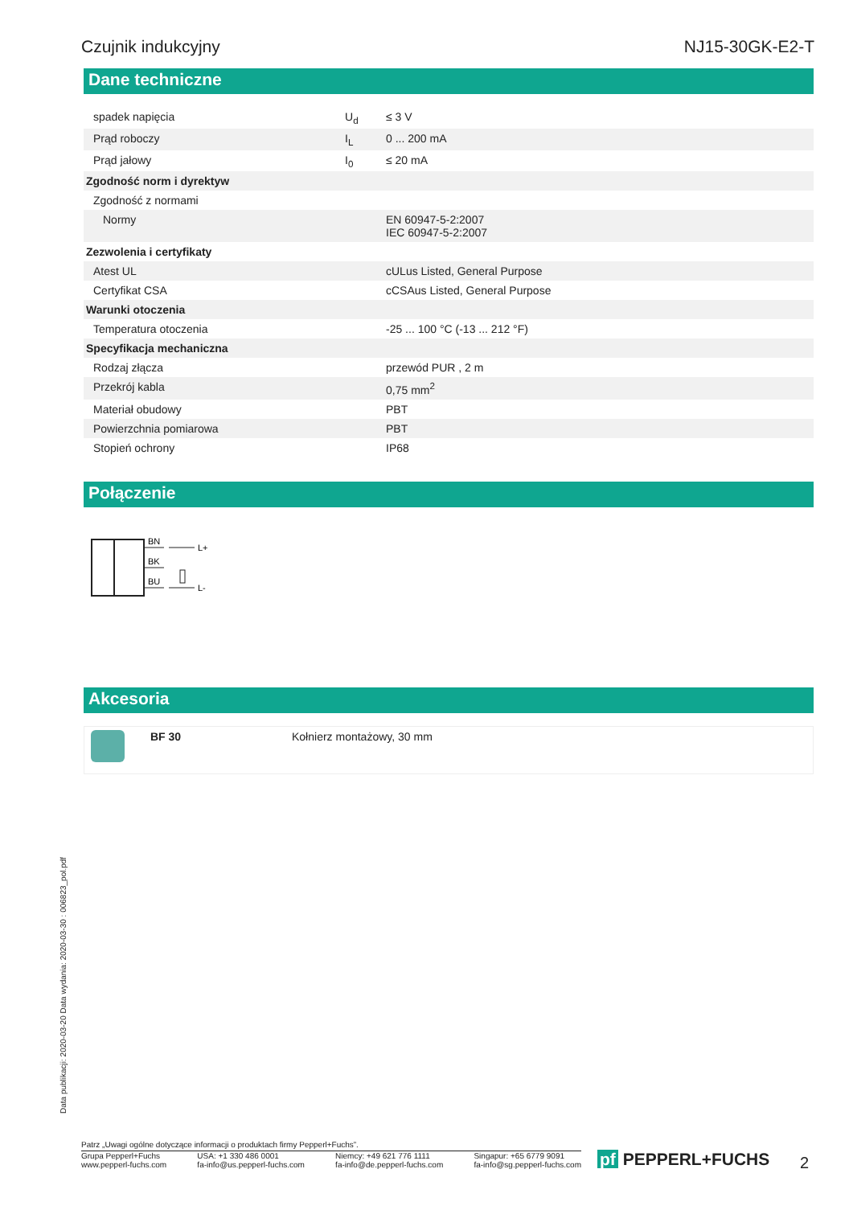Czujnik indukcyjny NJ15-30GK-E2-T
Dane techniczne
| spadek napięcia | U<sub>d</sub> | ≤ 3 V |
| Prąd roboczy | I<sub>L</sub> | 0 ... 200 mA |
| Prąd jałowy | I<sub>0</sub> | ≤ 20 mA |
| Zgodność norm i dyrektyw | | |
| Zgodność z normami | | |
| Normy | | EN 60947-5-2:2007 IEC 60947-5-2:2007 |
| Zezwolenia i certyfikaty | | |
| Atest UL | | cULus Listed, General Purpose |
| Certyfikat CSA | | cCSAus Listed, General Purpose |
| Warunki otoczenia | | |
| Temperatura otoczenia | | -25 ... 100 °C (-13 ... 212 °F) |
| Specyfikacja mechaniczna | | |
| Rodzaj złącza | | przewód PUR , 2 m |
| Przekrój kabla | | 0,75 mm<sup>2</sup> |
| Materiał obudowy | | PBT |
| Powierzchnia pomiarowa | | PBT |
| Stopień ochrony | | IP68 |
Połączenie
BN
BK
BU
L+
L-
Akcesoria
| | BF 30 | Kołnierz montażowy, 30 mm |
Data publikacji: 2020-03-20 Data wydania: 2020-03-30 : 006823_pol.pdf
Patrz „Uwagi ogólne dotyczące informacji o produktach firmy Pepperl+Fuchs”.
Grupa Pepperl+Fuchs
www.pepperl-fuchs.com USA: +1 330 486 0001
fa-info@us.pepperl-fuchs.com Niemcy: +49 621 776 1111
fa-info@de.pepperl-fuchs.com Singapur: +65 6779 9091
fa-info@sg.pepperl-fuchs.com
pf PEPPERL+FUCHS 2